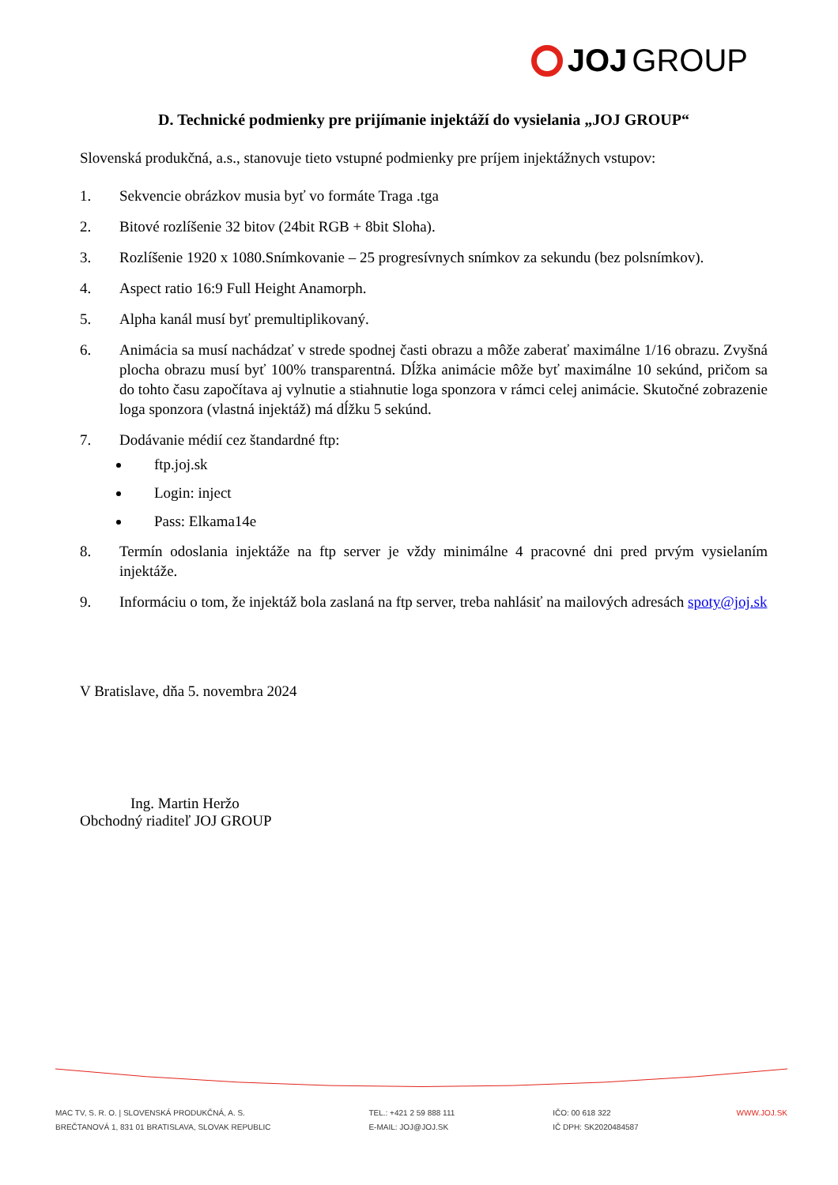JOJ GROUP
D. Technické podmienky pre prijímanie injektáží do vysielania „JOJ GROUP“
Slovenská produkčná, a.s., stanovuje tieto vstupné podmienky pre príjem injektážnych vstupov:
1. Sekvencie obrázkov musia byť vo formáte Traga .tga
2. Bitové rozlíšenie 32 bitov (24bit RGB + 8bit Sloha).
3. Rozlíšenie 1920 x 1080.Snímkovanie – 25 progresívnych snímkov za sekundu (bez polsnímkov).
4. Aspect ratio 16:9 Full Height Anamorph.
5. Alpha kanál musí byť premultiplikovaný.
6. Animácia sa musí nachádzať v strede spodnej časti obrazu a môže zaberať maximálne 1/16 obrazu. Zvyšná plocha obrazu musí byť 100% transparentná. Dĺžka animácie môže byť maximálne 10 sekúnd, pričom sa do tohto času započítava aj vylnutie a stiahnutie loga sponzora v rámci celej animácie. Skutočné zobrazenie loga sponzora (vlastná injektáž) má dĺžku 5 sekúnd.
7. Dodávanie médií cez štandardné ftp:
ftp.joj.sk
Login: inject
Pass: Elkama14e
8. Termín odoslania injektáže na ftp server je vždy minimálne 4 pracovné dni pred prvým vysielaním injektáže.
9. Informáciu o tom, že injektáž bola zaslaná na ftp server, treba nahlásiť na mailových adresách spoty@joj.sk
V Bratislave, dňa 5. novembra 2024
Ing. Martin Heržo
Obchodný riaditeľ JOJ GROUP
MAC TV, S. R. O. | SLOVENSKÁ PRODUKČNÁ, A. S.
BREČTANOVÁ 1, 831 01 BRATISLAVA, SLOVAK REPUBLIC
TEL.: +421 2 59 888 111
E-MAIL: JOJ@JOJ.SK
IČO: 00 618 322
IČ DPH: SK2020484587
WWW.JOJ.SK